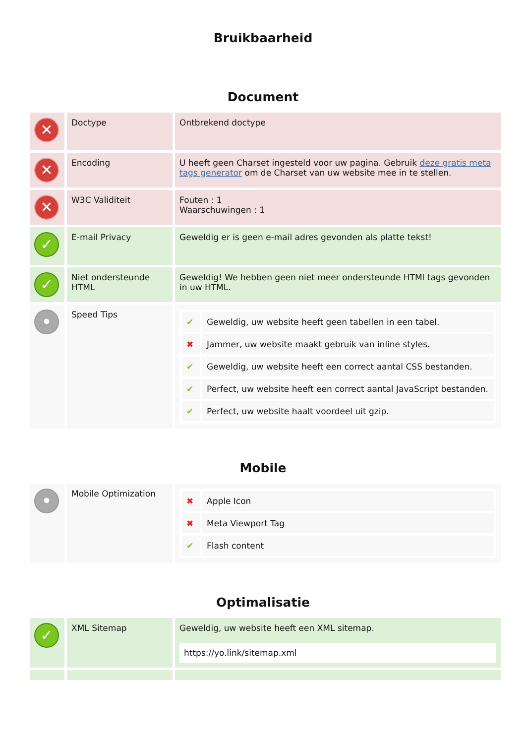Bruikbaarheid
Document
| ✕ | Doctype | Ontbrekend doctype |
| ✕ | Encoding | U heeft geen Charset ingesteld voor uw pagina. Gebruik deze gratis meta tags generator om de Charset van uw website mee in te stellen. |
| ✕ | W3C Validiteit | Fouten : 1 Waarschuwingen : 1 |
| ✓ | E-mail Privacy | Geweldig er is geen e-mail adres gevonden als platte tekst! |
| ✓ | Niet ondersteunde HTML | Geweldig! We hebben geen niet meer ondersteunde HTMl tags gevonden in uw HTML. |
| • | Speed Tips | / ✔ / Geweldig, uw website heeft geen tabellen in een tabel. / / ✖ / Jammer, uw website maakt gebruik van inline styles. / / ✔ / Geweldig, uw website heeft een correct aantal CSS bestanden. / / ✔ / Perfect, uw website heeft een correct aantal JavaScript bestanden. / / ✔ / Perfect, uw website haalt voordeel uit gzip. / |
Mobile
| • | Mobile Optimization | / ✖ / Apple Icon / / ✖ / Meta Viewport Tag / / ✔ / Flash content / |
Optimalisatie
| ✓ | XML Sitemap | Geweldig, uw website heeft een XML sitemap. https://yo.link/sitemap.xml |